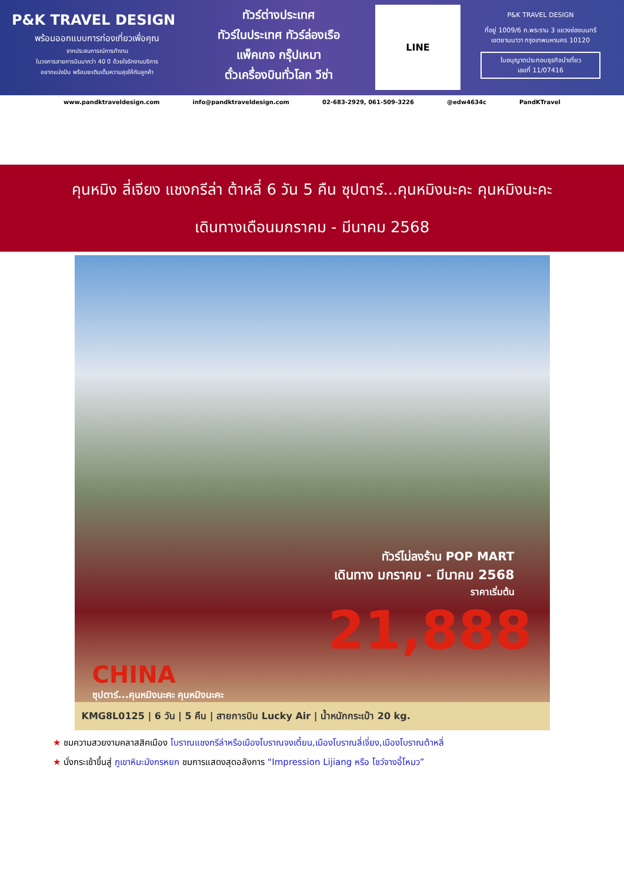P&K TRAVEL DESIGN
พร้อมออกแบบการท่องเที่ยวเพื่อคุณ
จากประสบการณ์การทำงาน
ในวงการสายการบินมากว่า 40 ปี ด้วยใจรักงานบริการ
อยากแบ่งปัน พร้อมจะเติมเต็มความสุขให้กับลูกค้า
ทัวร์ต่างประเทศ
ทัวร์ในประเทศ ทัวร์ล่องเรือ
แพ็คเกจ กรุ๊ปเหมา
ตั๋วเครื่องบินทั่วโลก วีซ่า
LINE
P&K TRAVEL DESIGN
ที่อยู่ 1009/6 ถ.พระราม 3 แขวงช่องนนทรี
เขตยานนาวา กรุงเทพมหานคร 10120
ใบอนุญาตประกอบธุรกิจนำเที่ยว
เลขที่ 11/07416
www.pandktraveldesign.com info@pandktraveldesign.com 02-683-2929, 061-509-3226 @edw4634c PandKTravel
คุนหมิง ลี่เจียง แชงกรีล่า ต้าหลี่ 6 วัน 5 คืน ซุปตาร์...คุนหมิงนะคะ คุนหมิงนะคะ
เดินทางเดือนมกราคม - มีนาคม 2568
ทัวร์ไม่ลงร้าน POP MART
เดินทาง มกราคม - มีนาคม 2568
ราคาเริ่มต้น
21,888
CHINA
ซุปตาร์...คุนหมิงนะคะ คุนหมิงนะคะ
KMG8L0125 | 6 วัน | 5 คืน | สายการบิน Lucky Air | น้ำหนักกระเป๋า 20 kg.
★ ชมความสวยงามคลาสสิคเมือง โบราณแชงกรีล่าหรือเมืองโบราณจงเตี้ยน,เมืองโบราณลี่เจี่ยง,เมืองโบราณต้าหลี่
★ นั่งกระเช้าขึ้นสู่ ภูเขาหิมะมังกรหยก ชมการแสดงสุดอลังการ “Impression Lijiang หรือ โชว์จางอี้โหมว”